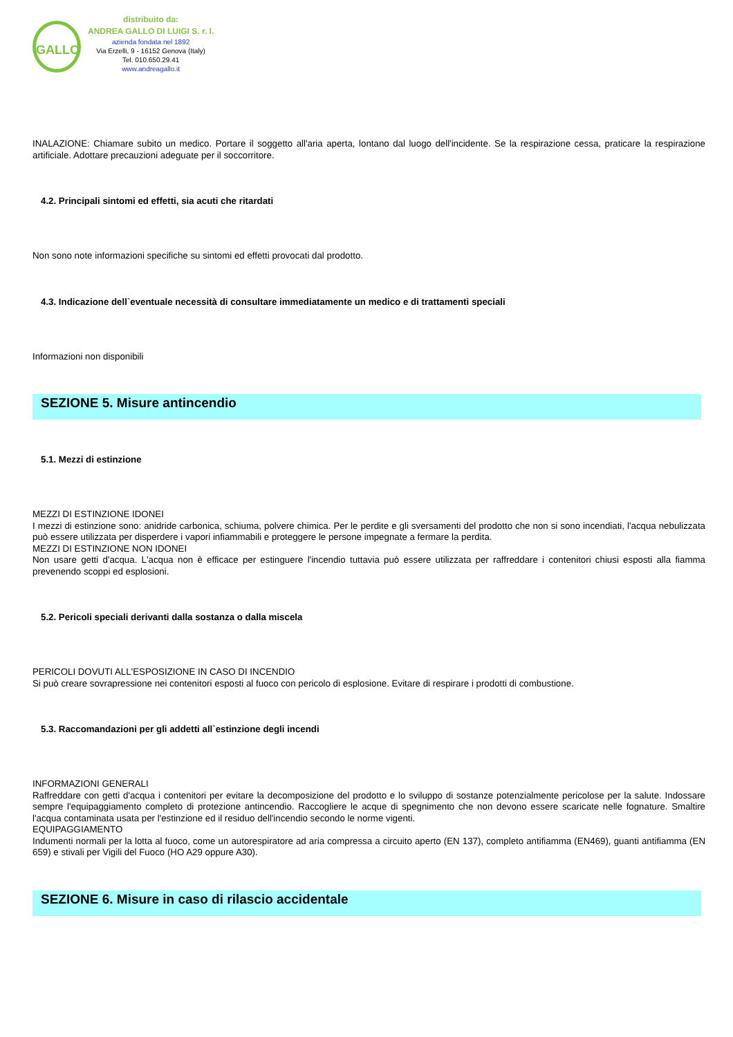GALLO
distribuito da:
ANDREA GALLO DI LUIGI S. r. l.
azienda fondata nel 1892
Via Erzelli, 9 - 16152 Genova (Italy)
Tel. 010.650.29.41
www.andreagallo.it
INALAZIONE: Chiamare subito un medico. Portare il soggetto all'aria aperta, lontano dal luogo dell'incidente. Se la respirazione cessa, praticare la respirazione artificiale. Adottare precauzioni adeguate per il soccorritore.
4.2. Principali sintomi ed effetti, sia acuti che ritardati
Non sono note informazioni specifiche su sintomi ed effetti provocati dal prodotto.
4.3. Indicazione dell`eventuale necessità di consultare immediatamente un medico e di trattamenti speciali
Informazioni non disponibili
SEZIONE 5. Misure antincendio
5.1. Mezzi di estinzione
MEZZI DI ESTINZIONE IDONEI
I mezzi di estinzione sono: anidride carbonica, schiuma, polvere chimica. Per le perdite e gli sversamenti del prodotto che non si sono incendiati, l'acqua nebulizzata può essere utilizzata per disperdere i vapori infiammabili e proteggere le persone impegnate a fermare la perdita.
MEZZI DI ESTINZIONE NON IDONEI
Non usare getti d'acqua. L'acqua non è efficace per estinguere l'incendio tuttavia può essere utilizzata per raffreddare i contenitori chiusi esposti alla fiamma prevenendo scoppi ed esplosioni.
5.2. Pericoli speciali derivanti dalla sostanza o dalla miscela
PERICOLI DOVUTI ALL'ESPOSIZIONE IN CASO DI INCENDIO
Si può creare sovrapressione nei contenitori esposti al fuoco con pericolo di esplosione. Evitare di respirare i prodotti di combustione.
5.3. Raccomandazioni per gli addetti all`estinzione degli incendi
INFORMAZIONI GENERALI
Raffreddare con getti d'acqua i contenitori per evitare la decomposizione del prodotto e lo sviluppo di sostanze potenzialmente pericolose per la salute. Indossare sempre l'equipaggiamento completo di protezione antincendio. Raccogliere le acque di spegnimento che non devono essere scaricate nelle fognature. Smaltire l'acqua contaminata usata per l'estinzione ed il residuo dell'incendio secondo le norme vigenti.
EQUIPAGGIAMENTO
Indumenti normali per la lotta al fuoco, come un autorespiratore ad aria compressa a circuito aperto (EN 137), completo antifiamma (EN469), guanti antifiamma (EN 659) e stivali per Vigili del Fuoco (HO A29 oppure A30).
SEZIONE 6. Misure in caso di rilascio accidentale